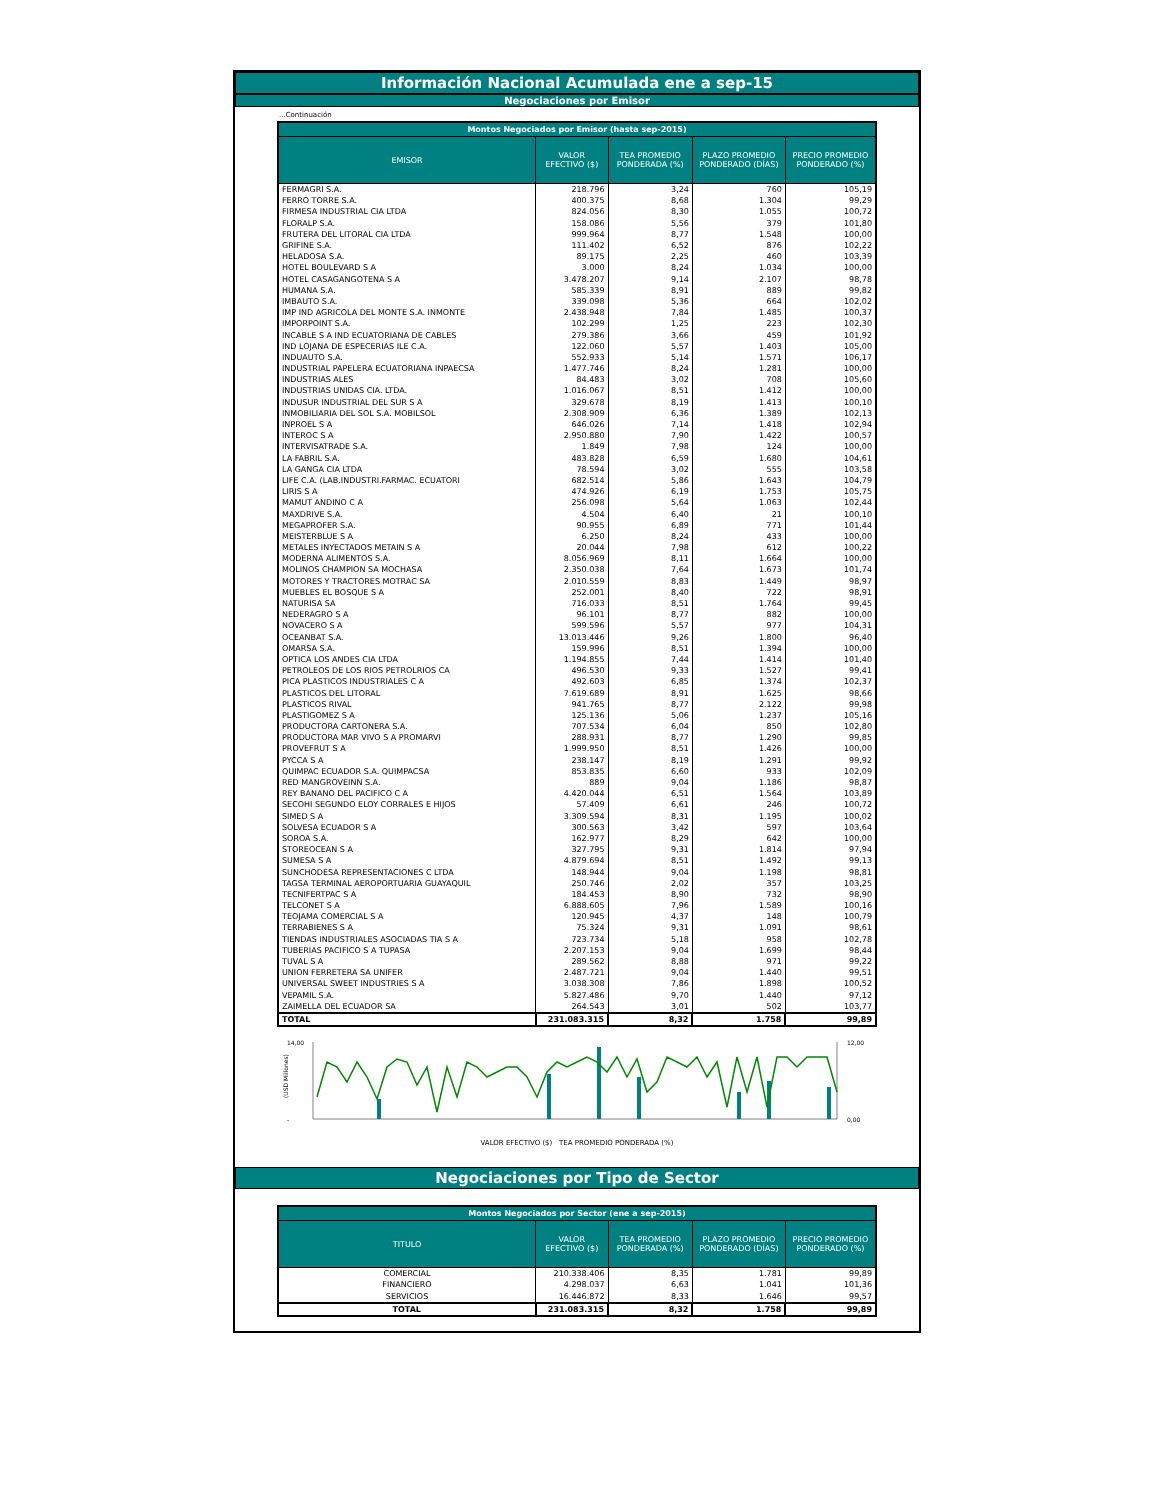Información Nacional Acumulada ene a sep-15
Negociaciones por Emisor
...Continuación
| Montos Negociados por Emisor (hasta sep-2015) | | | | |
| --- | --- | --- | --- | --- |
| EMISOR | VALOR EFECTIVO ($) | TEA PROMEDIO PONDERADA (%) | PLAZO PROMEDIO PONDERADO (DÍAS) | PRECIO PROMEDIO PONDERADO (%) |
| FERMAGRI S.A. | 218.796 | 3,24 | 760 | 105,19 |
| FERRO TORRE S.A. | 400.375 | 8,68 | 1.304 | 99,29 |
| FIRMESA INDUSTRIAL CIA LTDA | 824.056 | 8,30 | 1.055 | 100,72 |
| FLORALP S.A. | 158.086 | 5,56 | 379 | 101,80 |
| FRUTERA DEL LITORAL CIA LTDA | 999.964 | 8,77 | 1.548 | 100,00 |
| GRIFINE S.A. | 111.402 | 6,52 | 876 | 102,22 |
| HELADOSA S.A. | 89.175 | 2,25 | 460 | 103,39 |
| HOTEL BOULEVARD S A | 3.000 | 8,24 | 1.034 | 100,00 |
| HOTEL CASAGANGOTENA S A | 3.478.207 | 9,14 | 2.107 | 98,78 |
| HUMANA S.A. | 585.339 | 8,91 | 889 | 99,82 |
| IMBAUTO S.A. | 339.098 | 5,36 | 664 | 102,02 |
| IMP IND AGRICOLA DEL MONTE S.A. INMONTE | 2.438.948 | 7,84 | 1.485 | 100,37 |
| IMPORPOINT S.A. | 102.299 | 1,25 | 223 | 102,30 |
| INCABLE S A IND ECUATORIANA DE CABLES | 279.386 | 3,66 | 459 | 101,92 |
| IND LOJANA DE ESPECERIAS ILE C.A. | 122.060 | 5,57 | 1.403 | 105,00 |
| INDUAUTO S.A. | 552.933 | 5,14 | 1.571 | 106,17 |
| INDUSTRIAL PAPELERA ECUATORIANA INPAECSA | 1.477.746 | 8,24 | 1.281 | 100,00 |
| INDUSTRIAS ALES | 84.483 | 3,02 | 708 | 105,60 |
| INDUSTRIAS UNIDAS CIA. LTDA. | 1.016.067 | 8,51 | 1.412 | 100,00 |
| INDUSUR INDUSTRIAL DEL SUR S A | 329.678 | 8,19 | 1.413 | 100,10 |
| INMOBILIARIA DEL SOL S.A. MOBILSOL | 2.308.909 | 6,36 | 1.389 | 102,13 |
| INPROEL S A | 646.026 | 7,14 | 1.418 | 102,94 |
| INTEROC S A | 2.950.880 | 7,90 | 1.422 | 100,57 |
| INTERVISATRADE S.A. | 1.849 | 7,98 | 124 | 100,00 |
| LA FABRIL S.A. | 483.828 | 6,59 | 1.680 | 104,61 |
| LA GANGA CIA LTDA | 78.594 | 3,02 | 555 | 103,58 |
| LIFE C.A. (LAB.INDUSTRI.FARMAC. ECUATORI | 682.514 | 5,86 | 1.643 | 104,79 |
| LIRIS S A | 474.926 | 6,19 | 1.753 | 105,75 |
| MAMUT ANDINO C A | 256.098 | 5,64 | 1.063 | 102,44 |
| MAXDRIVE S.A. | 4.504 | 6,40 | 21 | 100,10 |
| MEGAPROFER S.A. | 90.955 | 6,89 | 771 | 101,44 |
| MEISTERBLUE S A | 6.250 | 8,24 | 433 | 100,00 |
| METALES INYECTADOS METAIN S A | 20.044 | 7,98 | 612 | 100,22 |
| MODERNA ALIMENTOS S.A. | 8.056.969 | 8,11 | 1.664 | 100,00 |
| MOLINOS CHAMPION SA MOCHASA | 2.350.038 | 7,64 | 1.673 | 101,74 |
| MOTORES Y TRACTORES MOTRAC SA | 2.010.559 | 8,83 | 1.449 | 98,97 |
| MUEBLES EL BOSQUE S A | 252.001 | 8,40 | 722 | 98,91 |
| NATURISA SA | 716.033 | 8,51 | 1.764 | 99,45 |
| NEDERAGRO S A | 96.101 | 8,77 | 882 | 100,00 |
| NOVACERO S A | 599.596 | 5,57 | 977 | 104,31 |
| OCEANBAT S.A. | 13.013.446 | 9,26 | 1.800 | 96,40 |
| OMARSA S.A. | 159.996 | 8,51 | 1.394 | 100,00 |
| OPTICA LOS ANDES CIA LTDA | 1.194.855 | 7,44 | 1.414 | 101,40 |
| PETROLEOS DE LOS RIOS PETROLRIOS CA | 496.530 | 9,33 | 1.527 | 99,41 |
| PICA PLASTICOS INDUSTRIALES C A | 492.603 | 6,85 | 1.374 | 102,37 |
| PLASTICOS DEL LITORAL | 7.619.689 | 8,91 | 1.625 | 98,66 |
| PLASTICOS RIVAL | 941.765 | 8,77 | 2.122 | 99,98 |
| PLASTIGOMEZ S A | 125.136 | 5,06 | 1.237 | 105,16 |
| PRODUCTORA CARTONERA S.A. | 707.534 | 6,04 | 850 | 102,80 |
| PRODUCTORA MAR VIVO S A PROMARVI | 288.931 | 8,77 | 1.290 | 99,85 |
| PROVEFRUT S A | 1.999.950 | 8,51 | 1.426 | 100,00 |
| PYCCA S A | 238.147 | 8,19 | 1.291 | 99,92 |
| QUIMPAC ECUADOR S.A. QUIMPACSA | 853.835 | 6,60 | 933 | 102,09 |
| RED MANGROVEINN S.A. | 889 | 9,04 | 1.186 | 98,87 |
| REY BANANO DEL PACIFICO C A | 4.420.044 | 6,51 | 1.564 | 103,89 |
| SECOHI SEGUNDO ELOY CORRALES E HIJOS | 57.409 | 6,61 | 246 | 100,72 |
| SIMED S A | 3.309.594 | 8,31 | 1.195 | 100,02 |
| SOLVESA ECUADOR S A | 300.563 | 3,42 | 597 | 103,64 |
| SOROA S.A. | 162.977 | 8,29 | 642 | 100,00 |
| STOREOCEAN S A | 327.795 | 9,31 | 1.814 | 97,94 |
| SUMESA S A | 4.879.694 | 8,51 | 1.492 | 99,13 |
| SUNCHODESA REPRESENTACIONES C LTDA | 148.944 | 9,04 | 1.198 | 98,81 |
| TAGSA TERMINAL AEROPORTUARIA GUAYAQUIL | 250.746 | 2,02 | 357 | 103,25 |
| TECNIFERTPAC S A | 184.453 | 8,90 | 732 | 98,90 |
| TELCONET S A | 6.888.605 | 7,96 | 1.589 | 100,16 |
| TEOJAMA COMERCIAL S A | 120.945 | 4,37 | 148 | 100,79 |
| TERRABIENES S A | 75.324 | 9,31 | 1.091 | 98,61 |
| TIENDAS INDUSTRIALES ASOCIADAS TIA S A | 723.734 | 5,18 | 958 | 102,78 |
| TUBERIAS PACIFICO S A TUPASA | 2.207.153 | 9,04 | 1.699 | 98,44 |
| TUVAL S A | 289.562 | 8,88 | 971 | 99,22 |
| UNION FERRETERA SA UNIFER | 2.487.721 | 9,04 | 1.440 | 99,51 |
| UNIVERSAL SWEET INDUSTRIES S A | 3.038.308 | 7,86 | 1.898 | 100,52 |
| VEPAMIL S.A. | 5.827.486 | 9,70 | 1.440 | 97,12 |
| ZAIMELLA DEL ECUADOR SA | 264.543 | 3,01 | 502 | 103,77 |
| TOTAL | 231.083.315 | 8,32 | 1.758 | 99,89 |
(USD Millones)
14,00
-
12,00
0,00
VALOR EFECTIVO ($) TEA PROMEDIO PONDERADA (%)
Negociaciones por Tipo de Sector
| Montos Negociados por Sector (ene a sep-2015) | | | | |
| --- | --- | --- | --- | --- |
| TITULO | VALOR EFECTIVO ($) | TEA PROMEDIO PONDERADA (%) | PLAZO PROMEDIO PONDERADO (DÍAS) | PRECIO PROMEDIO PONDERADO (%) |
| COMERCIAL | 210.338.406 | 8,35 | 1.781 | 99,89 |
| FINANCIERO | 4.298.037 | 6,63 | 1.041 | 101,36 |
| SERVICIOS | 16.446.872 | 8,33 | 1.646 | 99,57 |
| TOTAL | 231.083.315 | 8,32 | 1.758 | 99,89 |